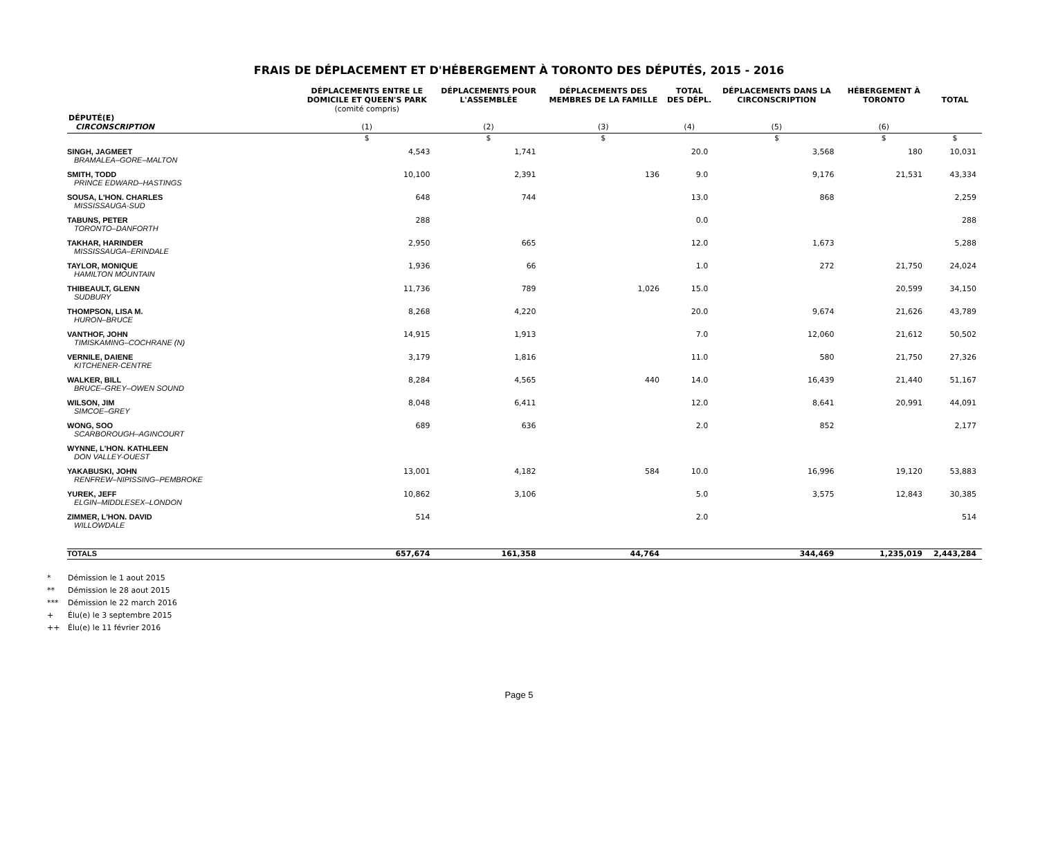FRAIS DE DÉPLACEMENT ET D'HÉBERGEMENT À TORONTO DES DÉPUTÉS, 2015 - 2016
| DÉPUTÉ(E) CIRCONSCRIPTION | DÉPLACEMENTS ENTRE LE DOMICILE ET QUEEN'S PARK (comité compris) (1) | DÉPLACEMENTS POUR L'ASSEMBLÉE (2) | DÉPLACEMENTS DES MEMBRES DE LA FAMILLE (3) | TOTAL DES DÉPL. (4) | DÉPLACEMENTS DANS LA CIRCONSCRIPTION (5) | HÉBERGEMENT À TORONTO (6) | TOTAL |
| --- | --- | --- | --- | --- | --- | --- | --- |
| | $ | $ | $ | | $ | $ | $ |
| SINGH, JAGMEET BRAMALEA–GORE–MALTON | 4,543 | 1,741 | | 20.0 | 3,568 | 180 | 10,031 |
| SMITH, TODD PRINCE EDWARD–HASTINGS | 10,100 | 2,391 | 136 | 9.0 | 9,176 | 21,531 | 43,334 |
| SOUSA, L'HON. CHARLES MISSISSAUGA-SUD | 648 | 744 | | 13.0 | 868 | | 2,259 |
| TABUNS, PETER TORONTO–DANFORTH | 288 | | | 0.0 | | | 288 |
| TAKHAR, HARINDER MISSISSAUGA–ERINDALE | 2,950 | 665 | | 12.0 | 1,673 | | 5,288 |
| TAYLOR, MONIQUE HAMILTON MOUNTAIN | 1,936 | 66 | | 1.0 | 272 | 21,750 | 24,024 |
| THIBEAULT, GLENN SUDBURY | 11,736 | 789 | 1,026 | 15.0 | | 20,599 | 34,150 |
| THOMPSON, LISA M. HURON–BRUCE | 8,268 | 4,220 | | 20.0 | 9,674 | 21,626 | 43,789 |
| VANTHOF, JOHN TIMISKAMING–COCHRANE (N) | 14,915 | 1,913 | | 7.0 | 12,060 | 21,612 | 50,502 |
| VERNILE, DAIENE KITCHENER-CENTRE | 3,179 | 1,816 | | 11.0 | 580 | 21,750 | 27,326 |
| WALKER, BILL BRUCE–GREY–OWEN SOUND | 8,284 | 4,565 | 440 | 14.0 | 16,439 | 21,440 | 51,167 |
| WILSON, JIM SIMCOE–GREY | 8,048 | 6,411 | | 12.0 | 8,641 | 20,991 | 44,091 |
| WONG, SOO SCARBOROUGH–AGINCOURT | 689 | 636 | | 2.0 | 852 | | 2,177 |
| WYNNE, L'HON. KATHLEEN DON VALLEY-OUEST | | | | | | | |
| YAKABUSKI, JOHN RENFREW–NIPISSING–PEMBROKE | 13,001 | 4,182 | 584 | 10.0 | 16,996 | 19,120 | 53,883 |
| YUREK, JEFF ELGIN–MIDDLESEX–LONDON | 10,862 | 3,106 | | 5.0 | 3,575 | 12,843 | 30,385 |
| ZIMMER, L'HON. DAVID WILLOWDALE | 514 | | | 2.0 | | | 514 |
| TOTALS | 657,674 | 161,358 | 44,764 | | 344,469 | 1,235,019 | 2,443,284 |
* Démission le 1 aout 2015
** Démission le 28 aout 2015
*** Démission le 22 march 2016
+ Élu(e) le 3 septembre 2015
++ Élu(e) le 11 février 2016
Page 5